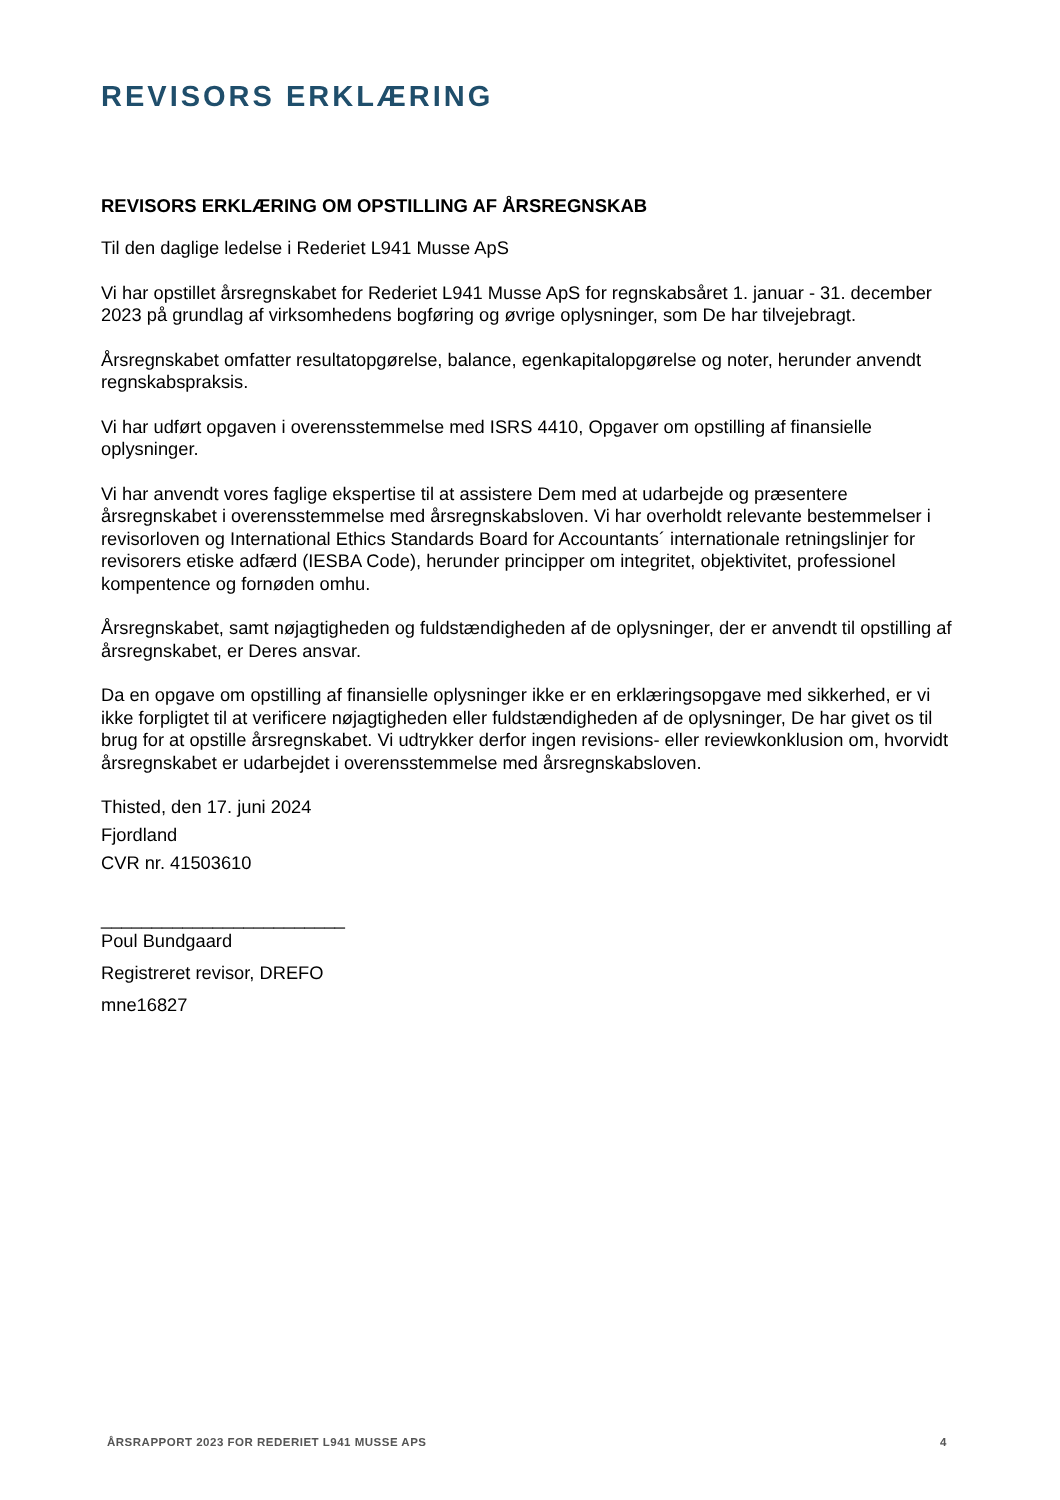REVISORS ERKLÆRING
REVISORS ERKLÆRING OM OPSTILLING AF ÅRSREGNSKAB
Til den daglige ledelse i Rederiet L941 Musse ApS
Vi har opstillet årsregnskabet for Rederiet L941 Musse ApS for regnskabsåret 1. januar - 31. december 2023 på grundlag af virksomhedens bogføring og øvrige oplysninger, som De har tilvejebragt.
Årsregnskabet omfatter resultatopgørelse, balance, egenkapitalopgørelse og noter, herunder anvendt regnskabspraksis.
Vi har udført opgaven i overensstemmelse med ISRS 4410, Opgaver om opstilling af finansielle oplysninger.
Vi har anvendt vores faglige ekspertise til at assistere Dem med at udarbejde og præsentere årsregnskabet i overensstemmelse med årsregnskabsloven. Vi har overholdt relevante bestemmelser i revisorloven og International Ethics Standards Board for Accountants´ internationale retningslinjer for revisorers etiske adfærd (IESBA Code), herunder principper om integritet, objektivitet, professionel kompentence og fornøden omhu.
Årsregnskabet, samt nøjagtigheden og fuldstændigheden af de oplysninger, der er anvendt til opstilling af årsregnskabet, er Deres ansvar.
Da en opgave om opstilling af finansielle oplysninger ikke er en erklæringsopgave med sikkerhed, er vi ikke forpligtet til at verificere nøjagtigheden eller fuldstændigheden af de oplysninger, De har givet os til brug for at opstille årsregnskabet. Vi udtrykker derfor ingen revisions- eller reviewkonklusion om, hvorvidt årsregnskabet er udarbejdet i overensstemmelse med årsregnskabsloven.
Thisted, den 17. juni 2024
Fjordland
CVR nr. 41503610
________________________
Poul Bundgaard
Registreret revisor, DREFO
mne16827
ÅRSRAPPORT 2023 FOR REDERIET L941 MUSSE APS 4